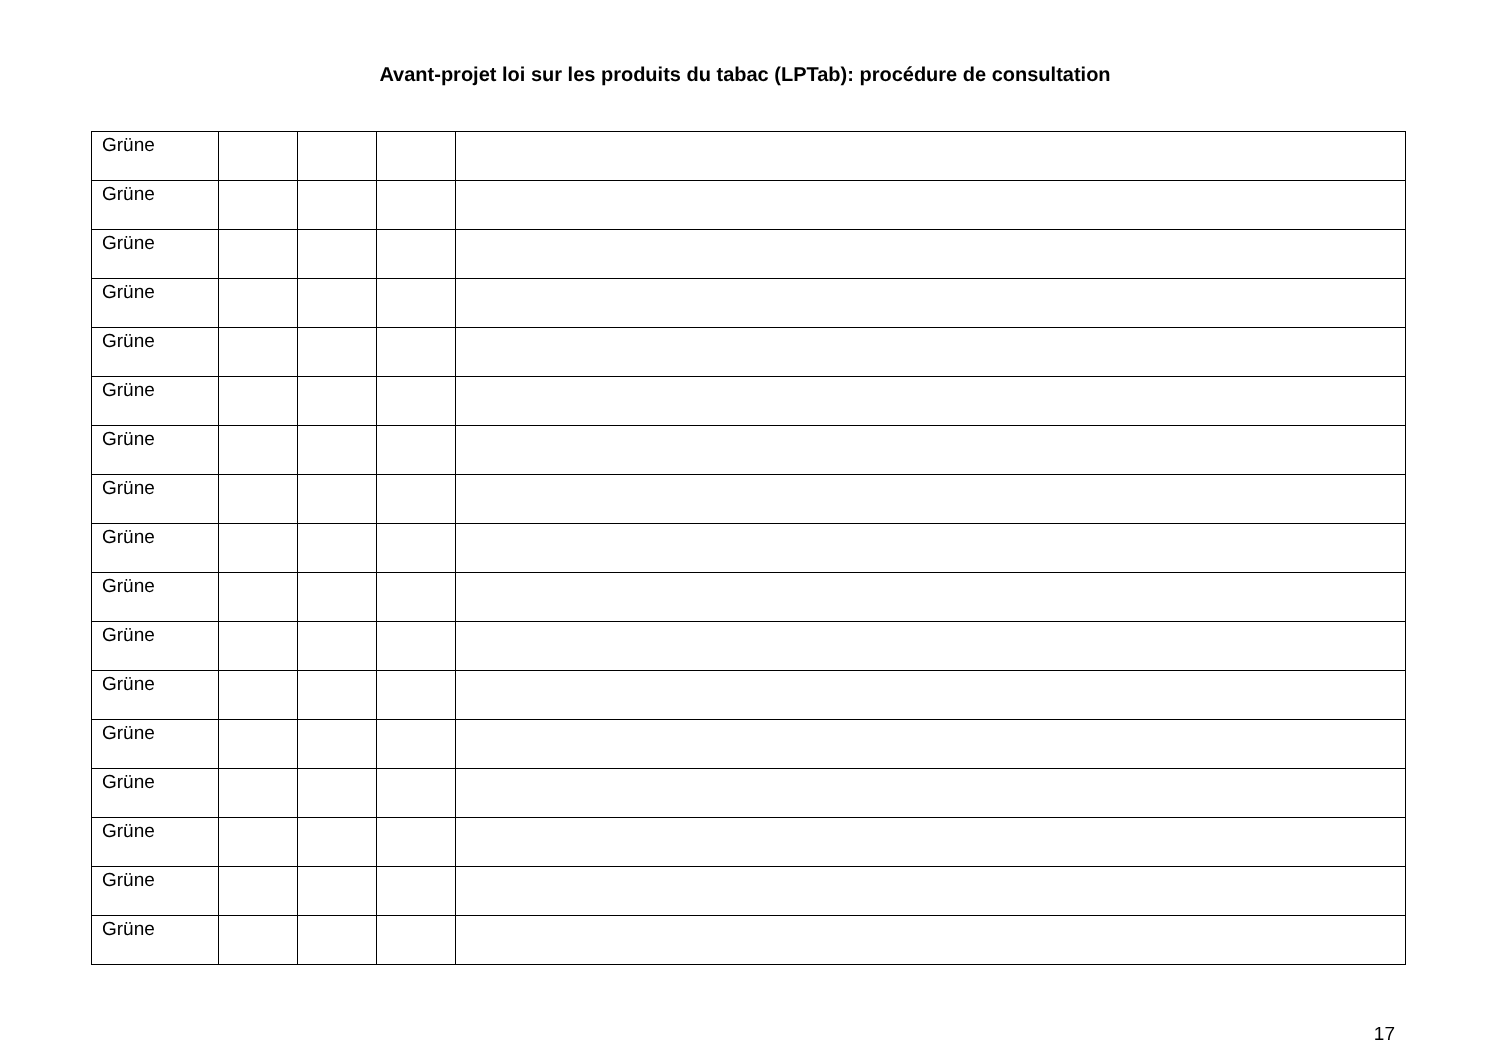Avant-projet loi sur les produits du tabac (LPTab): procédure de consultation
| Grüne | | | | |
| Grüne | | | | |
| Grüne | | | | |
| Grüne | | | | |
| Grüne | | | | |
| Grüne | | | | |
| Grüne | | | | |
| Grüne | | | | |
| Grüne | | | | |
| Grüne | | | | |
| Grüne | | | | |
| Grüne | | | | |
| Grüne | | | | |
| Grüne | | | | |
| Grüne | | | | |
| Grüne | | | | |
| Grüne | | | | |
17